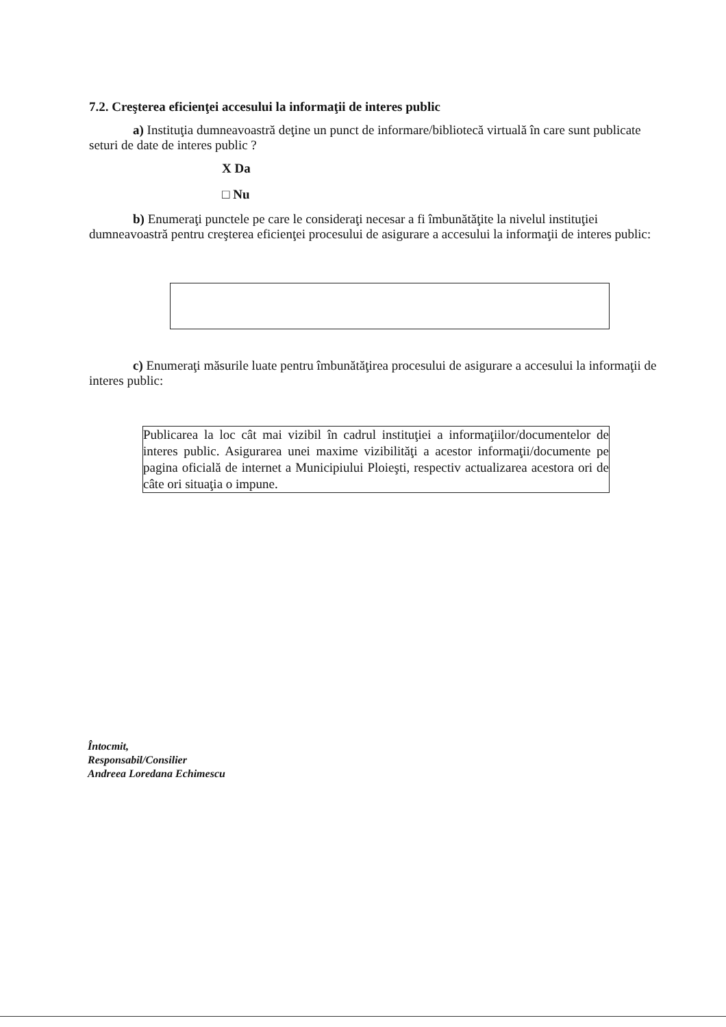7.2. Creşterea eficienţei accesului la informaţii de interes public
a) Instituţia dumneavoastră deţine un punct de informare/bibliotecă virtuală în care sunt publicate seturi de date de interes public ?
X Da
□ Nu
b) Enumeraţi punctele pe care le consideraţi necesar a fi îmbunătăţite la nivelul instituţiei dumneavoastră pentru creşterea eficienţei procesului de asigurare a accesului la informaţii de interes public:
c) Enumeraţi măsurile luate pentru îmbunătăţirea procesului de asigurare a accesului la informaţii de interes public:
Publicarea la loc cât mai vizibil în cadrul instituţiei a informaţiilor/documentelor de interes public. Asigurarea unei maxime vizibilităţi a acestor informaţii/documente pe pagina oficială de internet a Municipiului Ploieşti, respectiv actualizarea acestora ori de câte ori situaţia o impune.
Întocmit,
Responsabil/Consilier
Andreea Loredana Echimescu